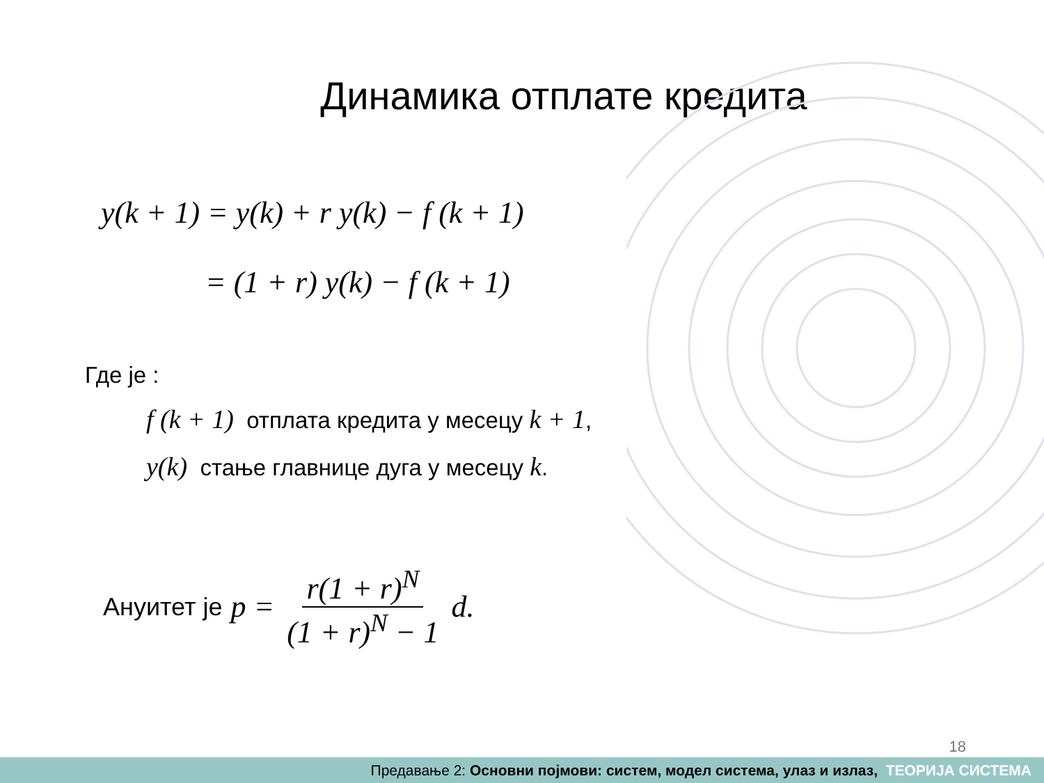Динамика отплате кредита
y(k + 1) = y(k) + r y(k) − f (k + 1)
= (1 + r) y(k) − f (k + 1)
Где је :
f (k + 1) отплата кредита у месецу k + 1,
y(k) стање главнице дуга у месецу k.
Ануитет је p = r(1 + r)<sup>N</sup> (1 + r)<sup>N</sup> − 1 d.
18
Предавање 2: Основни појмови: систем, модел система, улаз и излаз, ТЕОРИЈА СИСТЕМА